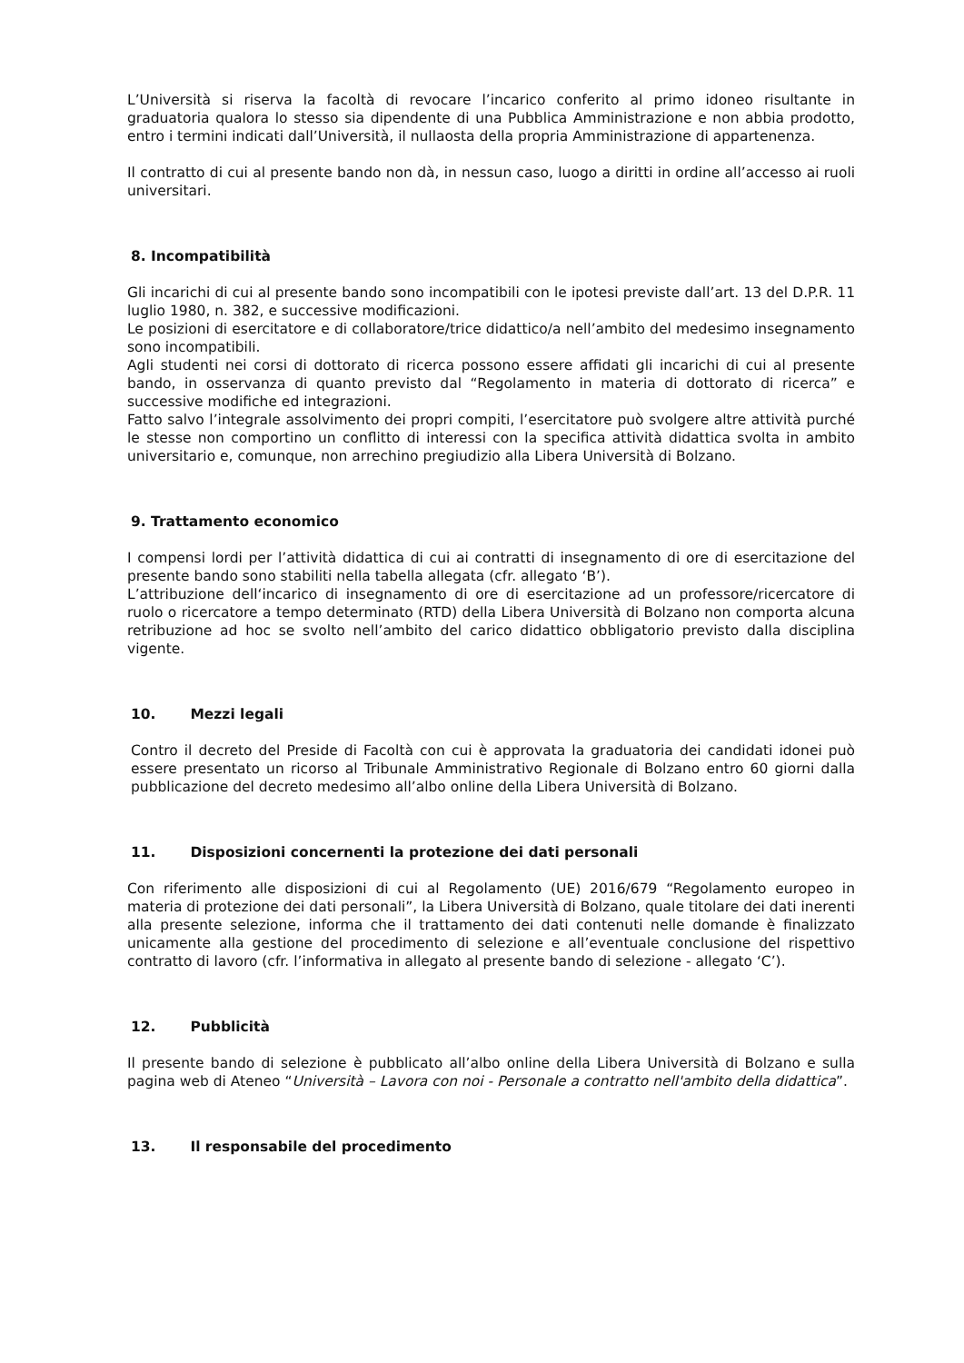L’Università si riserva la facoltà di revocare l’incarico conferito al primo idoneo risultante in graduatoria qualora lo stesso sia dipendente di una Pubblica Amministrazione e non abbia prodotto, entro i termini indicati dall’Università, il nullaosta della propria Amministrazione di appartenenza.
Il contratto di cui al presente bando non dà, in nessun caso, luogo a diritti in ordine all’accesso ai ruoli universitari.
8. Incompatibilità
Gli incarichi di cui al presente bando sono incompatibili con le ipotesi previste dall’art. 13 del D.P.R. 11 luglio 1980, n. 382, e successive modificazioni.
Le posizioni di esercitatore e di collaboratore/trice didattico/a nell’ambito del medesimo insegnamento sono incompatibili.
Agli studenti nei corsi di dottorato di ricerca possono essere affidati gli incarichi di cui al presente bando, in osservanza di quanto previsto dal “Regolamento in materia di dottorato di ricerca” e successive modifiche ed integrazioni.
Fatto salvo l’integrale assolvimento dei propri compiti, l’esercitatore può svolgere altre attività purché le stesse non comportino un conflitto di interessi con la specifica attività didattica svolta in ambito universitario e, comunque, non arrechino pregiudizio alla Libera Università di Bolzano.
9. Trattamento economico
I compensi lordi per l’attività didattica di cui ai contratti di insegnamento di ore di esercitazione del presente bando sono stabiliti nella tabella allegata (cfr. allegato ‘B’).
L’attribuzione dell‘incarico di insegnamento di ore di esercitazione ad un professore/ricercatore di ruolo o ricercatore a tempo determinato (RTD) della Libera Università di Bolzano non comporta alcuna retribuzione ad hoc se svolto nell’ambito del carico didattico obbligatorio previsto dalla disciplina vigente.
10. Mezzi legali
Contro il decreto del Preside di Facoltà con cui è approvata la graduatoria dei candidati idonei può essere presentato un ricorso al Tribunale Amministrativo Regionale di Bolzano entro 60 giorni dalla pubblicazione del decreto medesimo all’albo online della Libera Università di Bolzano.
11. Disposizioni concernenti la protezione dei dati personali
Con riferimento alle disposizioni di cui al Regolamento (UE) 2016/679 “Regolamento europeo in materia di protezione dei dati personali”, la Libera Università di Bolzano, quale titolare dei dati inerenti alla presente selezione, informa che il trattamento dei dati contenuti nelle domande è finalizzato unicamente alla gestione del procedimento di selezione e all’eventuale conclusione del rispettivo contratto di lavoro (cfr. l’informativa in allegato al presente bando di selezione - allegato ‘C’).
12. Pubblicità
Il presente bando di selezione è pubblicato all’albo online della Libera Università di Bolzano e sulla pagina web di Ateneo “Università – Lavora con noi - Personale a contratto nell'ambito della didattica”.
13. Il responsabile del procedimento